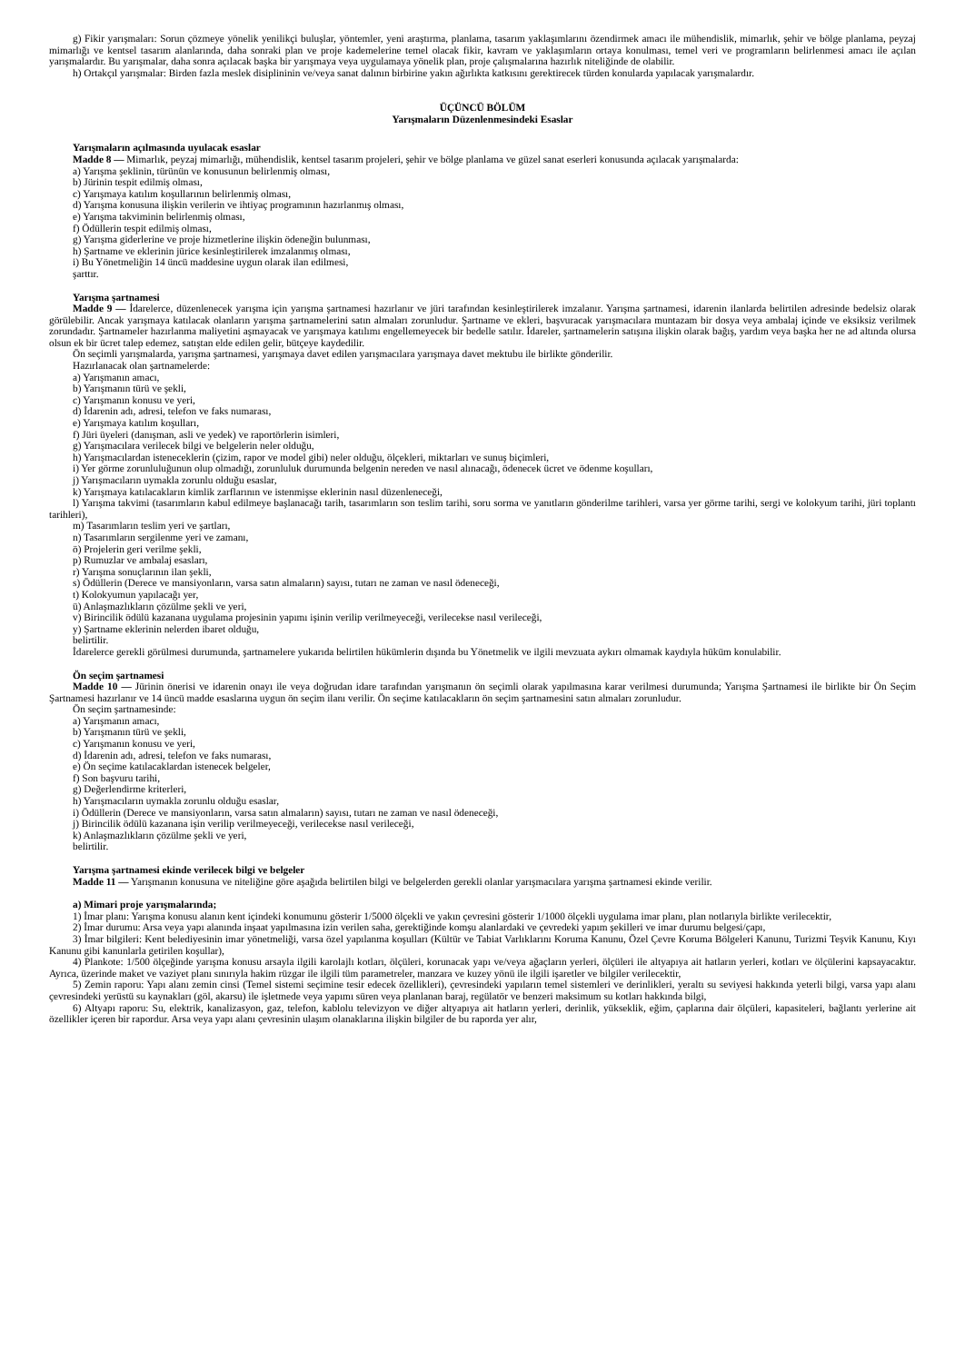g) Fikir yarışmaları: Sorun çözmeye yönelik yenilikçi buluşlar, yöntemler, yeni araştırma, planlama, tasarım yaklaşımlarını özendirmek amacı ile mühendislik, mimarlık, şehir ve bölge planlama, peyzaj mimarlığı ve kentsel tasarım alanlarında, daha sonraki plan ve proje kademelerine temel olacak fikir, kavram ve yaklaşımların ortaya konulması, temel veri ve programların belirlenmesi amacı ile açılan yarışmalardır. Bu yarışmalar, daha sonra açılacak başka bir yarışmaya veya uygulamaya yönelik plan, proje çalışmalarına hazırlık niteliğinde de olabilir.
h) Ortakçıl yarışmalar: Birden fazla meslek disiplininin ve/veya sanat dalının birbirine yakın ağırlıkta katkısını gerektirecek türden konularda yapılacak yarışmalardır.
ÜÇÜNCÜ BÖLÜM
Yarışmaların Düzenlenmesindeki Esaslar
Yarışmaların açılmasında uyulacak esaslar
Madde 8 — Mimarlık, peyzaj mimarlığı, mühendislik, kentsel tasarım projeleri, şehir ve bölge planlama ve güzel sanat eserleri konusunda açılacak yarışmalarda:
a) Yarışma şeklinin, türünün ve konusunun belirlenmiş olması,
b) Jürinin tespit edilmiş olması,
c) Yarışmaya katılım koşullarının belirlenmiş olması,
d) Yarışma konusuna ilişkin verilerin ve ihtiyaç programının hazırlanmış olması,
e) Yarışma takviminin belirlenmiş olması,
f) Ödüllerin tespit edilmiş olması,
g) Yarışma giderlerine ve proje hizmetlerine ilişkin ödeneğin bulunması,
h) Şartname ve eklerinin jürice kesinleştirilerek imzalanmış olması,
i) Bu Yönetmeliğin 14 üncü maddesine uygun olarak ilan edilmesi,
şarttır.
Yarışma şartnamesi
Madde 9 — İdarelerce, düzenlenecek yarışma için yarışma şartnamesi hazırlanır ve jüri tarafından kesinleştirilerek imzalanır. Yarışma şartnamesi, idarenin ilanlarda belirtilen adresinde bedelsiz olarak görülebilir. Ancak yarışmaya katılacak olanların yarışma şartnamelerini satın almaları zorunludur. Şartname ve ekleri, başvuracak yarışmacılara muntazam bir dosya veya ambalaj içinde ve eksiksiz verilmek zorundadır. Şartnameler hazırlanma maliyetini aşmayacak ve yarışmaya katılımı engellemeyecek bir bedelle satılır. İdareler, şartnamelerin satışına ilişkin olarak bağış, yardım veya başka her ne ad altında olursa olsun ek bir ücret talep edemez, satıştan elde edilen gelir, bütçeye kaydedilir.
Ön seçimli yarışmalarda, yarışma şartnamesi, yarışmaya davet edilen yarışmacılara yarışmaya davet mektubu ile birlikte gönderilir.
Hazırlanacak olan şartnamelerde:
a) Yarışmanın amacı,
b) Yarışmanın türü ve şekli,
c) Yarışmanın konusu ve yeri,
d) İdarenin adı, adresi, telefon ve faks numarası,
e) Yarışmaya katılım koşulları,
f) Jüri üyeleri (danışman, asli ve yedek) ve raportörlerin isimleri,
g) Yarışmacılara verilecek bilgi ve belgelerin neler olduğu,
h) Yarışmacılardan isteneceklerin (çizim, rapor ve model gibi) neler olduğu, ölçekleri, miktarları ve sunuş biçimleri,
i) Yer görme zorunluluğunun olup olmadığı, zorunluluk durumunda belgenin nereden ve nasıl alınacağı, ödenecek ücret ve ödenme koşulları,
j) Yarışmacıların uymakla zorunlu olduğu esaslar,
k) Yarışmaya katılacakların kimlik zarflarının ve istenmişse eklerinin nasıl düzenleneceği,
l) Yarışma takvimi (tasarımların kabul edilmeye başlanacağı tarih, tasarımların son teslim tarihi, soru sorma ve yanıtların gönderilme tarihleri, varsa yer görme tarihi, sergi ve kolokyum tarihi, jüri toplantı tarihleri),
m) Tasarımların teslim yeri ve şartları,
n) Tasarımların sergilenme yeri ve zamanı,
ö) Projelerin geri verilme şekli,
p) Rumuzlar ve ambalaj esasları,
r) Yarışma sonuçlarının ilan şekli,
s) Ödüllerin (Derece ve mansiyonların, varsa satın almaların) sayısı, tutarı ne zaman ve nasıl ödeneceği,
t) Kolokyumun yapılacağı yer,
ü) Anlaşmazlıkların çözülme şekli ve yeri,
v) Birincilik ödülü kazanana uygulama projesinin yapımı işinin verilip verilmeyeceği, verilecekse nasıl verileceği,
y) Şartname eklerinin nelerden ibaret olduğu,
belirtilir.
İdarelerce gerekli görülmesi durumunda, şartnamelere yukarıda belirtilen hükümlerin dışında bu Yönetmelik ve ilgili mevzuata aykırı olmamak kaydıyla hüküm konulabilir.
Ön seçim şartnamesi
Madde 10 — Jürinin önerisi ve idarenin onayı ile veya doğrudan idare tarafından yarışmanın ön seçimli olarak yapılmasına karar verilmesi durumunda; Yarışma Şartnamesi ile birlikte bir Ön Seçim Şartnamesi hazırlanır ve 14 üncü madde esaslarına uygun ön seçim ilanı verilir. Ön seçime katılacakların ön seçim şartnamesini satın almaları zorunludur.
Ön seçim şartnamesinde:
a) Yarışmanın amacı,
b) Yarışmanın türü ve şekli,
c) Yarışmanın konusu ve yeri,
d) İdarenin adı, adresi, telefon ve faks numarası,
e) Ön seçime katılacaklardan istenecek belgeler,
f) Son başvuru tarihi,
g) Değerlendirme kriterleri,
h) Yarışmacıların uymakla zorunlu olduğu esaslar,
i) Ödüllerin (Derece ve mansiyonların, varsa satın almaların) sayısı, tutarı ne zaman ve nasıl ödeneceği,
j) Birincilik ödülü kazanana işin verilip verilmeyeceği, verilecekse nasıl verileceği,
k) Anlaşmazlıkların çözülme şekli ve yeri,
belirtilir.
Yarışma şartnamesi ekinde verilecek bilgi ve belgeler
Madde 11 — Yarışmanın konusuna ve niteliğine göre aşağıda belirtilen bilgi ve belgelerden gerekli olanlar yarışmacılara yarışma şartnamesi ekinde verilir.
a) Mimari proje yarışmalarında;
1) İmar planı: Yarışma konusu alanın kent içindeki konumunu gösterir 1/5000 ölçekli ve yakın çevresini gösterir 1/1000 ölçekli uygulama imar planı, plan notlarıyla birlikte verilecektir,
2) İmar durumu: Arsa veya yapı alanında inşaat yapılmasına izin verilen saha, gerektiğinde komşu alanlardaki ve çevredeki yapım şekilleri ve imar durumu belgesi/çapı,
3) İmar bilgileri: Kent belediyesinin imar yönetmeliği, varsa özel yapılanma koşulları (Kültür ve Tabiat Varlıklarını Koruma Kanunu, Özel Çevre Koruma Bölgeleri Kanunu, Turizmi Teşvik Kanunu, Kıyı Kanunu gibi kanunlarla getirilen koşullar),
4) Plankote: 1/500 ölçeğinde yarışma konusu arsayla ilgili karolajlı kotları, ölçüleri, korunacak yapı ve/veya ağaçların yerleri, ölçüleri ile altyapıya ait hatların yerleri, kotları ve ölçülerini kapsayacaktır. Ayrıca, üzerinde maket ve vaziyet planı sınırıyla hakim rüzgar ile ilgili tüm parametreler, manzara ve kuzey yönü ile ilgili işaretler ve bilgiler verilecektir,
5) Zemin raporu: Yapı alanı zemin cinsi (Temel sistemi seçimine tesir edecek özellikleri), çevresindeki yapıların temel sistemleri ve derinlikleri, yeraltı su seviyesi hakkında yeterli bilgi, varsa yapı alanı çevresindeki yerüstü su kaynakları (göl, akarsu) ile işletmede veya yapımı süren veya planlanan baraj, regülatör ve benzeri maksimum su kotları hakkında bilgi,
6) Altyapı raporu: Su, elektrik, kanalizasyon, gaz, telefon, kablolu televizyon ve diğer altyapıya ait hatların yerleri, derinlik, yükseklik, eğim, çaplarına dair ölçüleri, kapasiteleri, bağlantı yerlerine ait özellikler içeren bir rapordur. Arsa veya yapı alanı çevresinin ulaşım olanaklarına ilişkin bilgiler de bu raporda yer alır,